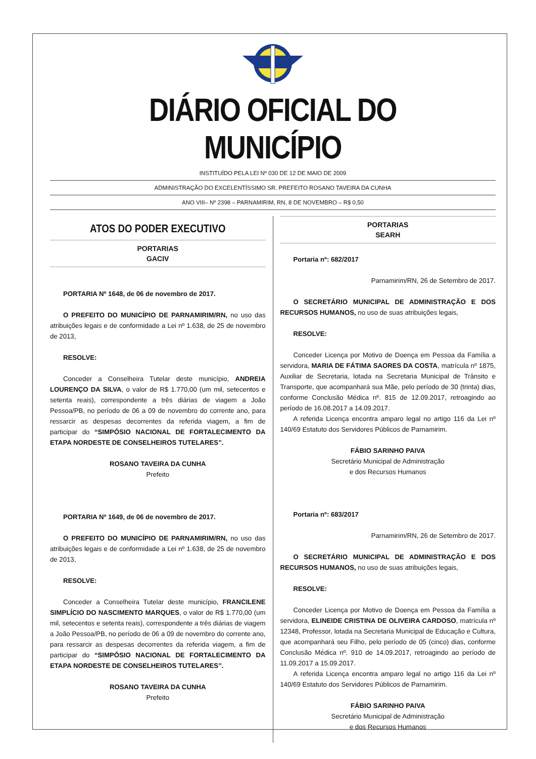DIÁRIO OFICIAL DO MUNICÍPIO
INSTITUÍDO PELA LEI Nº 030 DE 12 DE MAIO DE 2009
ADMINISTRAÇÃO DO EXCELENTÍSSIMO SR. PREFEITO ROSANO TAVEIRA DA CUNHA
ANO VIII– Nº 2398 – PARNAMIRIM, RN, 8 DE NOVEMBRO – R$ 0,50
ATOS DO PODER EXECUTIVO
PORTARIAS
GACIV
PORTARIA Nº 1648, de 06 de novembro de 2017.
O PREFEITO DO MUNICÍPIO DE PARNAMIRIM/RN, no uso das atribuições legais e de conformidade a Lei nº 1.638, de 25 de novembro de 2013,
RESOLVE:
Conceder a Conselheira Tutelar deste município, ANDREIA LOURENÇO DA SILVA, o valor de R$ 1.770,00 (um mil, setecentos e setenta reais), correspondente a três diárias de viagem a João Pessoa/PB, no período de 06 a 09 de novembro do corrente ano, para ressarcir as despesas decorrentes da referida viagem, a fim de participar do “SIMPÓSIO NACIONAL DE FORTALECIMENTO DA ETAPA NORDESTE DE CONSELHEIROS TUTELARES”.
ROSANO TAVEIRA DA CUNHA
Prefeito
PORTARIA Nº 1649, de 06 de novembro de 2017.
O PREFEITO DO MUNICÍPIO DE PARNAMIRIM/RN, no uso das atribuições legais e de conformidade a Lei nº 1.638, de 25 de novembro de 2013,
RESOLVE:
Conceder a Conselheira Tutelar deste município, FRANCILENE SIMPLÍCIO DO NASCIMENTO MARQUES, o valor de R$ 1.770,00 (um mil, setecentos e setenta reais), correspondente a três diárias de viagem a João Pessoa/PB, no período de 06 a 09 de novembro do corrente ano, para ressarcir as despesas decorrentes da referida viagem, a fim de participar do “SIMPÓSIO NACIONAL DE FORTALECIMENTO DA ETAPA NORDESTE DE CONSELHEIROS TUTELARES”.
ROSANO TAVEIRA DA CUNHA
Prefeito
PORTARIAS
SEARH
Portaria nº: 682/2017
Parnamirim/RN, 26 de Setembro de 2017.
O SECRETÁRIO MUNICIPAL DE ADMINISTRAÇÃO E DOS RECURSOS HUMANOS, no uso de suas atribuições legais,
RESOLVE:
Conceder Licença por Motivo de Doença em Pessoa da Família a servidora, MARIA DE FÁTIMA SAORES DA COSTA, matrícula nº 1875, Auxiliar de Secretaria, lotada na Secretaria Municipal de Trânsito e Transporte, que acompanhará sua Mãe, pelo período de 30 (trinta) dias, conforme Conclusão Médica nº. 815 de 12.09.2017, retroagindo ao período de 16.08.2017 a 14.09.2017.
A referida Licença encontra amparo legal no artigo 116 da Lei nº 140/69 Estatuto dos Servidores Públicos de Parnamirim.
FÁBIO SARINHO PAIVA
Secretário Municipal de Administração
e dos Recursos Humanos
Portaria nº: 683/2017
Parnamirim/RN, 26 de Setembro de 2017.
O SECRETÁRIO MUNICIPAL DE ADMINISTRAÇÃO E DOS RECURSOS HUMANOS, no uso de suas atribuições legais,
RESOLVE:
Conceder Licença por Motivo de Doença em Pessoa da Família a servidora, ELINEIDE CRISTINA DE OLIVEIRA CARDOSO, matrícula nº 12348, Professor, lotada na Secretaria Municipal de Educação e Cultura, que acompanhará seu Filho, pelo período de 05 (cinco) dias, conforme Conclusão Médica nº. 910 de 14.09.2017, retroagindo ao período de 11.09.2017 a 15.09.2017.
A referida Licença encontra amparo legal no artigo 116 da Lei nº 140/69 Estatuto dos Servidores Públicos de Parnamirim.
FÁBIO SARINHO PAIVA
Secretário Municipal de Administração
e dos Recursos Humanos